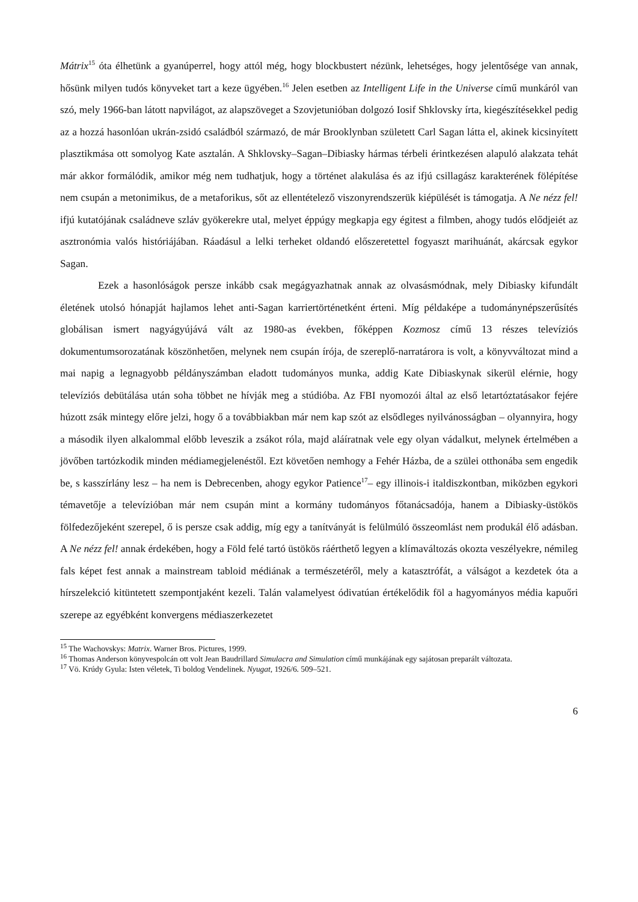Mátrix<sup>15</sup> óta élhetünk a gyanúperrel, hogy attól még, hogy blockbustert nézünk, lehetséges, hogy jelentősége van annak, hősünk milyen tudós könyveket tart a keze ügyében.<sup>16</sup> Jelen esetben az Intelligent Life in the Universe című munkáról van szó, mely 1966-ban látott napvilágot, az alapszöveget a Szovjetunióban dolgozó Iosif Shklovsky írta, kiegészítésekkel pedig az a hozzá hasonlóan ukrán-zsidó családból származó, de már Brooklynban született Carl Sagan látta el, akinek kicsinyített plasztikmása ott somolyog Kate asztalán. A Shklovsky–Sagan–Dibiasky hármas térbeli érintkezésen alapuló alakzata tehát már akkor formálódik, amikor még nem tudhatjuk, hogy a történet alakulása és az ifjú csillagász karakterének fölépítése nem csupán a metonimikus, de a metaforikus, sőt az ellentételező viszonyrendszerük kiépülését is támogatja. A Ne nézz fel! ifjú kutatójának családneve szláv gyökerekre utal, melyet éppúgy megkapja egy égitest a filmben, ahogy tudós elődjeiét az asztronómia valós históriájában. Ráadásul a lelki terheket oldandó előszeretettel fogyaszt marihuánát, akárcsak egykor Sagan.
Ezek a hasonlóságok persze inkább csak megágyazhatnak annak az olvasásmódnak, mely Dibiasky kifundált életének utolsó hónapját hajlamos lehet anti-Sagan karriertörténetként érteni. Míg példaképe a tudománynépszerűsítés globálisan ismert nagyágyújává vált az 1980-as években, főképpen Kozmosz című 13 részes televíziós dokumentumsorozatának köszönhetően, melynek nem csupán írója, de szereplő-narratárora is volt, a könyvváltozat mind a mai napig a legnagyobb példányszámban eladott tudományos munka, addig Kate Dibiaskynak sikerül elérnie, hogy televíziós debütálása után soha többet ne hívják meg a stúdióba. Az FBI nyomozói által az első letartóztatásakor fejére húzott zsák mintegy előre jelzi, hogy ő a továbbiakban már nem kap szót az elsődleges nyilvánosságban – olyannyira, hogy a második ilyen alkalommal előbb leveszik a zsákot róla, majd aláíratnak vele egy olyan vádalkut, melynek értelmében a jövőben tartózkodik minden médiamegjelenéstől. Ezt követően nemhogy a Fehér Házba, de a szülei otthonába sem engedik be, s kasszírlány lesz – ha nem is Debrecenben, ahogy egykor Patience<sup>17</sup>– egy illinois-i italdiszkontban, miközben egykori témavetője a televízióban már nem csupán mint a kormány tudományos főtanácsadója, hanem a Dibiasky-üstökös fölfedezőjeként szerepel, ő is persze csak addig, míg egy a tanítványát is felülmúló összeomlást nem produkál élő adásban. A Ne nézz fel! annak érdekében, hogy a Föld felé tartó üstökös ráérthető legyen a klímaváltozás okozta veszélyekre, némileg fals képet fest annak a mainstream tabloid médiának a természetéről, mely a katasztrófát, a válságot a kezdetek óta a hírszelekció kitüntetett szempontjaként kezeli. Talán valamelyest ódivatúan értékelődik föl a hagyományos média kapuőri szerepe az egyébként konvergens médiaszerkezetet
<sup>15</sup> The Wachovskys: Matrix. Warner Bros. Pictures, 1999.
<sup>16</sup> Thomas Anderson könyvespolcán ott volt Jean Baudrillard Simulacra and Simulation című munkájának egy sajátosan preparált változata.
<sup>17</sup> Vö. Krúdy Gyula: Isten véletek, Ti boldog Vendelinek. Nyugat, 1926/6. 509–521.
6